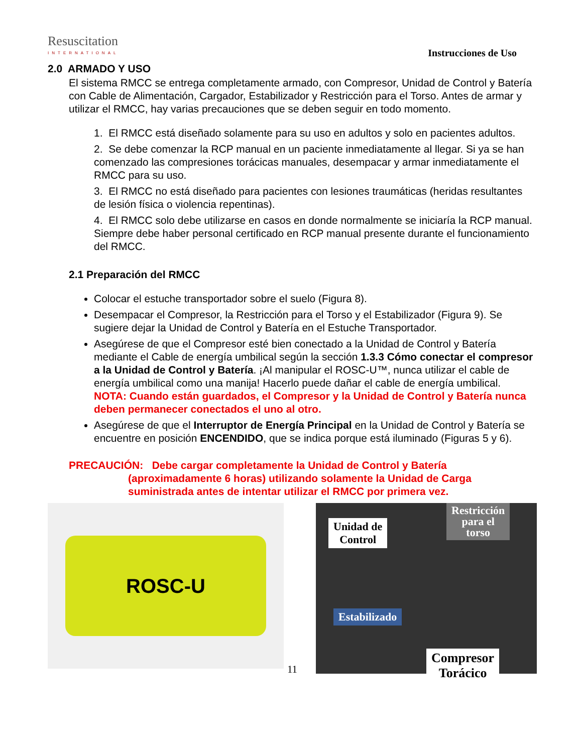Resuscitation
INTERNATIONAL
Instrucciones de Uso
2.0 ARMADO Y USO
El sistema RMCC se entrega completamente armado, con Compresor, Unidad de Control y Batería con Cable de Alimentación, Cargador, Estabilizador y Restricción para el Torso. Antes de armar y utilizar el RMCC, hay varias precauciones que se deben seguir en todo momento.
1. El RMCC está diseñado solamente para su uso en adultos y solo en pacientes adultos.
2. Se debe comenzar la RCP manual en un paciente inmediatamente al llegar. Si ya se han comenzado las compresiones torácicas manuales, desempacar y armar inmediatamente el RMCC para su uso.
3. El RMCC no está diseñado para pacientes con lesiones traumáticas (heridas resultantes de lesión física o violencia repentinas).
4. El RMCC solo debe utilizarse en casos en donde normalmente se iniciaría la RCP manual. Siempre debe haber personal certificado en RCP manual presente durante el funcionamiento del RMCC.
2.1 Preparación del RMCC
Colocar el estuche transportador sobre el suelo (Figura 8).
Desempacar el Compresor, la Restricción para el Torso y el Estabilizador (Figura 9). Se sugiere dejar la Unidad de Control y Batería en el Estuche Transportador.
Asegúrese de que el Compresor esté bien conectado a la Unidad de Control y Batería mediante el Cable de energía umbilical según la sección 1.3.3 Cómo conectar el compresor a la Unidad de Control y Batería. ¡Al manipular el ROSC-U™, nunca utilizar el cable de energía umbilical como una manija! Hacerlo puede dañar el cable de energía umbilical.
NOTA: Cuando están guardados, el Compresor y la Unidad de Control y Batería nunca deben permanecer conectados el uno al otro.
Asegúrese de que el Interruptor de Energía Principal en la Unidad de Control y Batería se encuentre en posición ENCENDIDO, que se indica porque está iluminado (Figuras 5 y 6).
PRECAUCIÓN: Debe cargar completamente la Unidad de Control y Batería (aproximadamente 6 horas) utilizando solamente la Unidad de Carga suministrada antes de intentar utilizar el RMCC por primera vez.
ROSC-U
Unidad de
Control
Restricción
para el
torso
Estabilizado
Compresor
Torácico
11